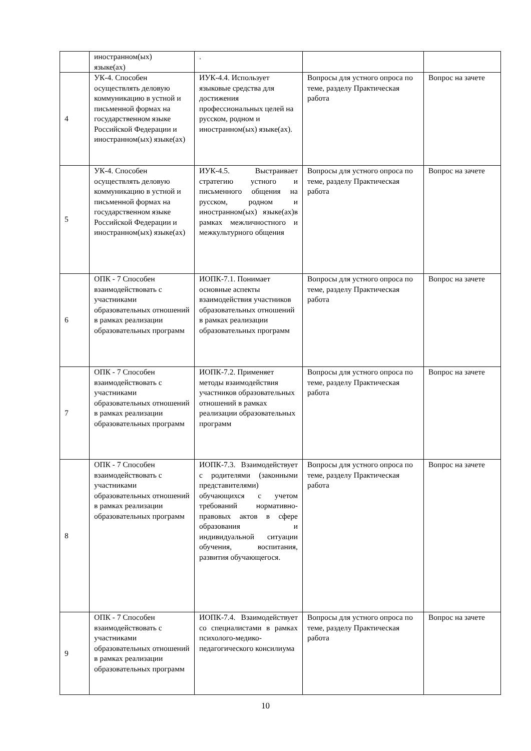| | иностранном(ых) языке(ах) | . | | |
| 4 | УК-4. Способен осуществлять деловую коммуникацию в устной и письменной формах на государственном языке Российской Федерации и иностранном(ых) языке(ах) | ИУК-4.4. Использует языковые средства для достижения профессиональных целей на русском, родном и иностранном(ых) языке(ах). | Вопросы для устного опроса по теме, разделу Практическая работа | Вопрос на зачете |
| 5 | УК-4. Способен осуществлять деловую коммуникацию в устной и письменной формах на государственном языке Российской Федерации и иностранном(ых) языке(ах) | ИУК-4.5. Выстраивает стратегию устного и письменного общения на русском, родном и иностранном(ых) языке(ах)в рамках межличностного и межкультурного общения | Вопросы для устного опроса по теме, разделу Практическая работа | Вопрос на зачете |
| 6 | ОПК - 7 Способен взаимодействовать с участниками образовательных отношений в рамках реализации образовательных программ | ИОПК-7.1. Понимает основные аспекты взаимодействия участников образовательных отношений в рамках реализации образовательных программ | Вопросы для устного опроса по теме, разделу Практическая работа | Вопрос на зачете |
| 7 | ОПК - 7 Способен взаимодействовать с участниками образовательных отношений в рамках реализации образовательных программ | ИОПК-7.2. Применяет методы взаимодействия участников образовательных отношений в рамках реализации образовательных программ | Вопросы для устного опроса по теме, разделу Практическая работа | Вопрос на зачете |
| 8 | ОПК - 7 Способен взаимодействовать с участниками образовательных отношений в рамках реализации образовательных программ | ИОПК-7.3. Взаимодействует с родителями (законными представителями) обучающихся с учетом требований нормативно-правовых актов в сфере образования и индивидуальной ситуации обучения, воспитания, развития обучающегося. | Вопросы для устного опроса по теме, разделу Практическая работа | Вопрос на зачете |
| 9 | ОПК - 7 Способен взаимодействовать с участниками образовательных отношений в рамках реализации образовательных программ | ИОПК-7.4. Взаимодействует со специалистами в рамках психолого-медико-педагогического консилиума | Вопросы для устного опроса по теме, разделу Практическая работа | Вопрос на зачете |
10